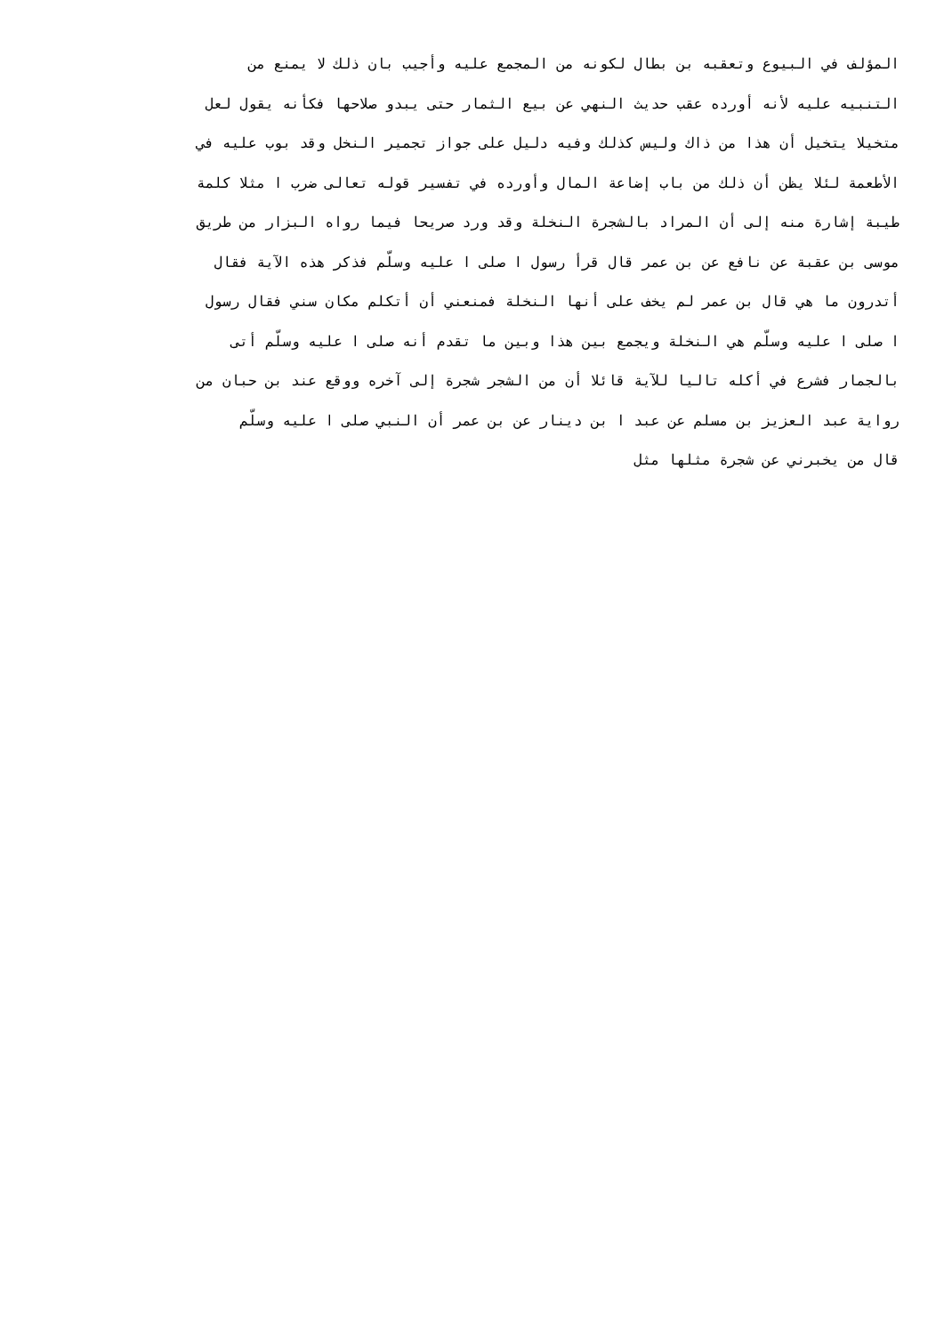المؤلف في البيوع وتعقبه بن بطال لكونه من المجمع عليه وأجيب بان ذلك لا يمنع من
التنبيه عليه لأنه أورده عقب حديث النهي عن بيع الثمار حتى يبدو صلاحها فكأنه يقول لعل
متخيلا يتخيل أن هذا من ذاك وليس كذلك وفيه دليل على جواز تجمير النخل وقد بوب عليه في
الأطعمة لئلا يظن أن ذلك من باب إضاعة المال وأورده في تفسير قوله تعالى ضرب ا مثلا كلمة
طيبة إشارة منه إلى أن المراد بالشجرة النخلة وقد ورد صريحا فيما رواه البزار من طريق
موسى بن عقبة عن نافع عن بن عمر قال قرأ رسول ا صلى ا عليه وسلّم فذكر هذه الآية فقال
أتدرون ما هي قال بن عمر لم يخف على أنها النخلة فمنعني أن أتكلم مكان سني فقال رسول
ا صلى ا عليه وسلّم هي النخلة ويجمع بين هذا وبين ما تقدم أنه صلى ا عليه وسلّم أتى
بالجمار فشرع في أكله تاليا للآية قائلا أن من الشجر شجرة إلى آخره ووقع عند بن حبان من
رواية عبد العزيز بن مسلم عن عبد ا بن دينار عن بن عمر أن النبي صلى ا عليه وسلّم
قال من يخبرني عن شجرة مثلها مثل